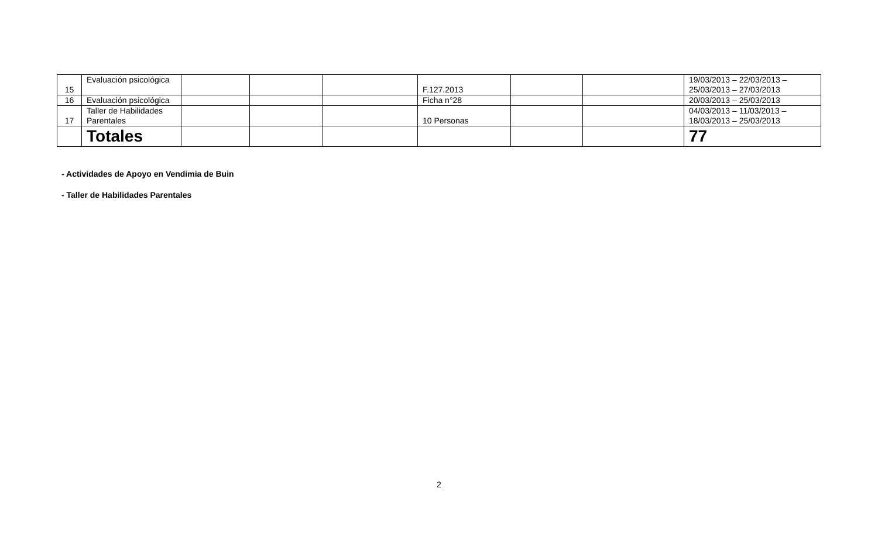| 15 | Evaluación psicológica | | | | F.127.2013 | | | 19/03/2013 – 22/03/2013 – 25/03/2013 – 27/03/2013 |
| 16 | Evaluación psicológica | | | | Ficha n°28 | | | 20/03/2013 – 25/03/2013 |
| 17 | Taller de Habilidades Parentales | | | | 10 Personas | | | 04/03/2013 – 11/03/2013 – 18/03/2013 – 25/03/2013 |
| | Totales | | | | | | | 77 |
- Actividades de Apoyo en Vendimia de Buin
- Taller de Habilidades Parentales
2